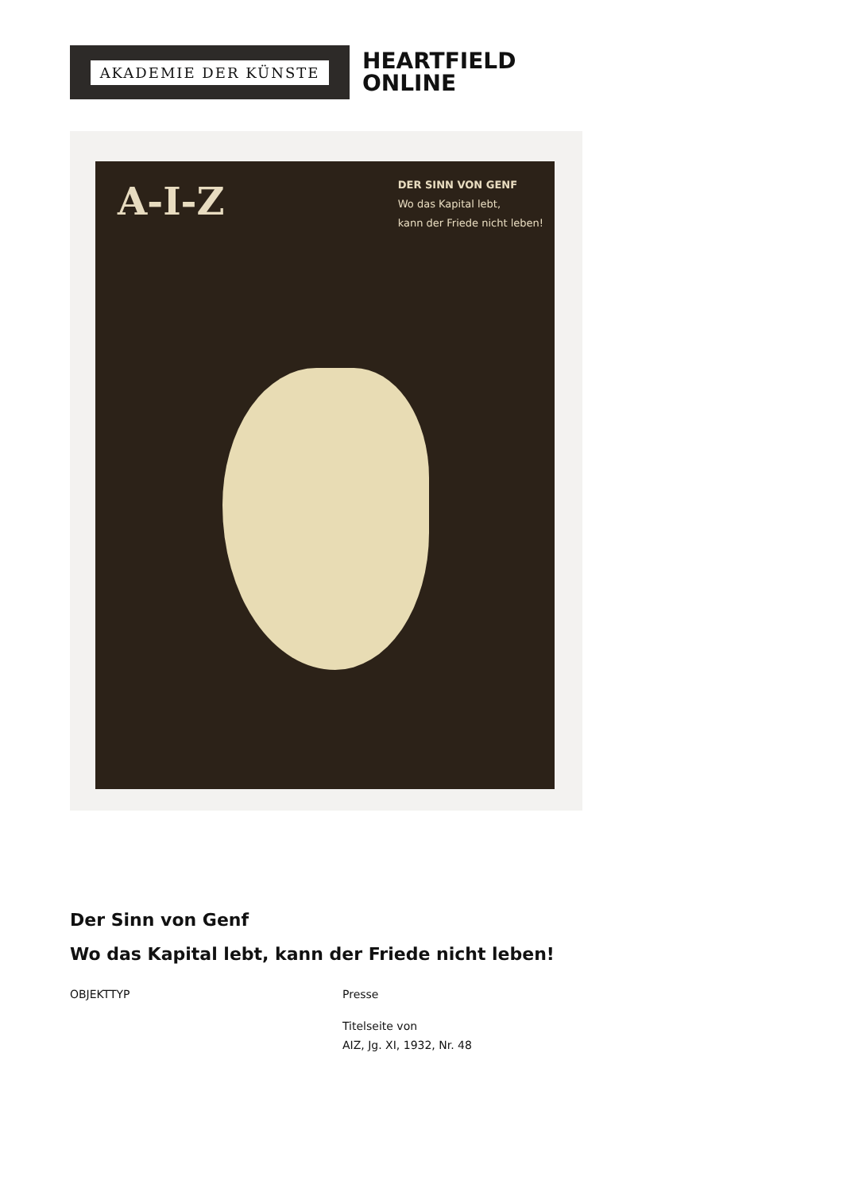AKADEMIE DER KÜNSTE
HEARTFIELD
ONLINE
A-I-Z
DER SINN VON GENF
Wo das Kapital lebt,
kann der Friede nicht leben!
Der Sinn von Genf
Wo das Kapital lebt, kann der Friede nicht leben!
OBJEKTTYP Presse
Titelseite von
AIZ, Jg. XI, 1932, Nr. 48